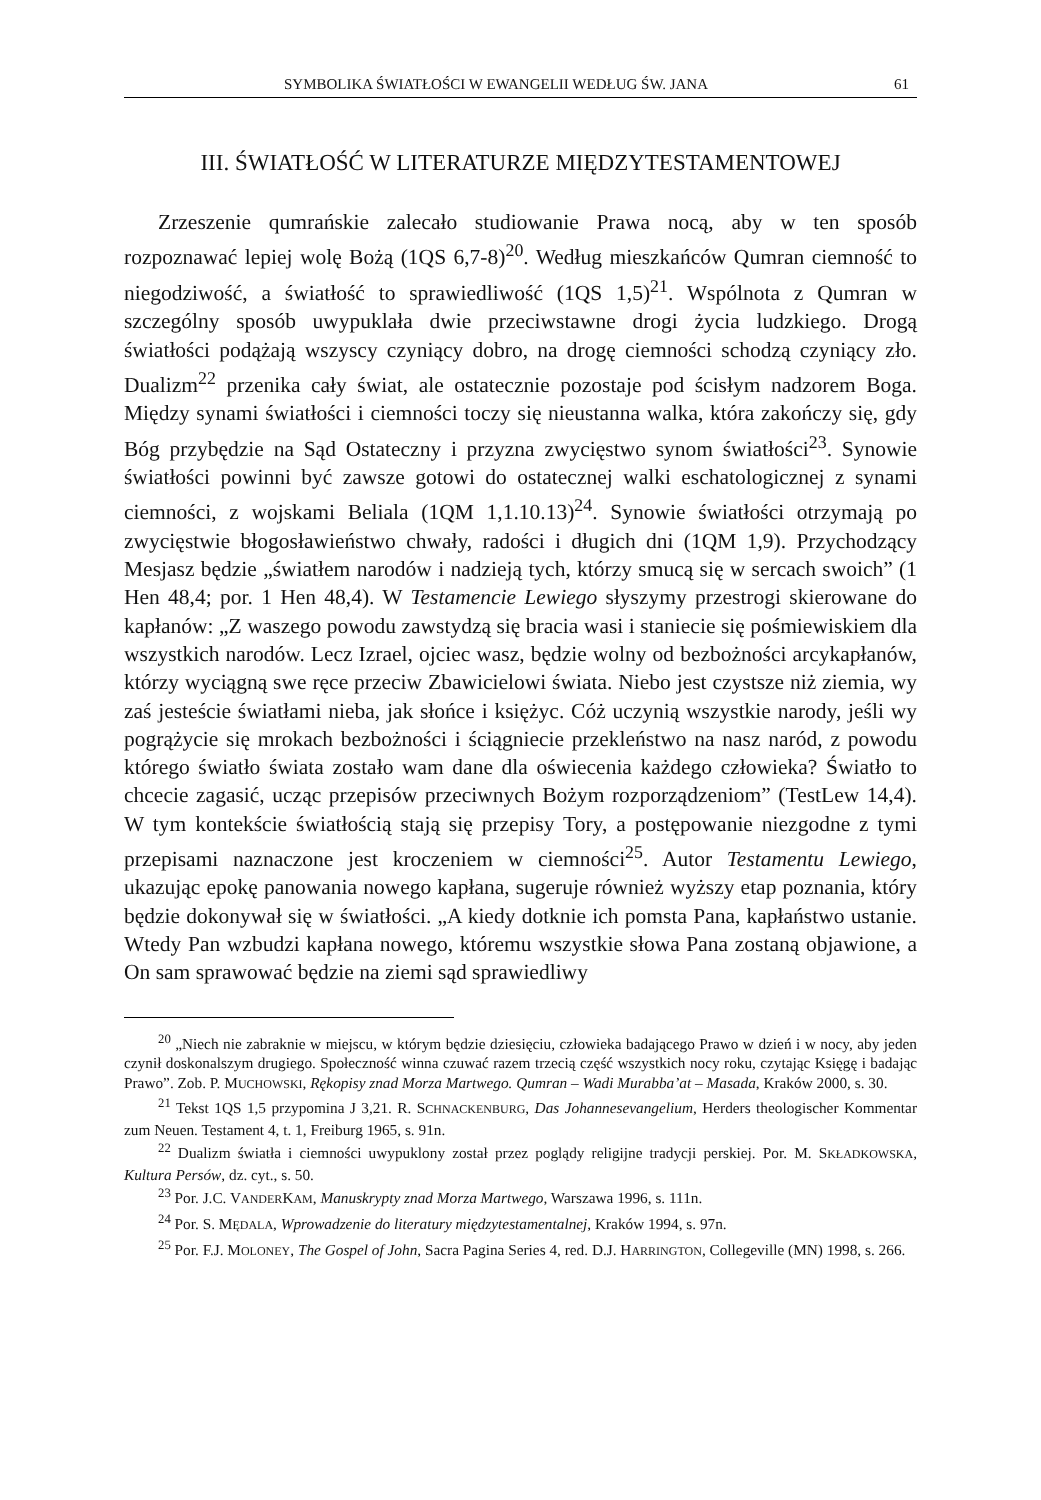SYMBOLIKA ŚWIATŁOŚCI W EWANGELII WEDŁUG ŚW. JANA 61
III. ŚWIATŁOŚĆ W LITERATURZE MIĘDZYTESTAMENTOWEJ
Zrzeszenie qumrańskie zalecało studiowanie Prawa nocą, aby w ten sposób rozpoznawać lepiej wolę Bożą (1QS 6,7-8)<sup>20</sup>. Według mieszkańców Qumran ciemność to niegodziwość, a światłość to sprawiedliwość (1QS 1,5)<sup>21</sup>. Wspólnota z Qumran w szczególny sposób uwypuklała dwie przeciwstawne drogi życia ludzkiego. Drogą światłości podążają wszyscy czyniący dobro, na drogę ciemności schodzą czyniący zło. Dualizm<sup>22</sup> przenika cały świat, ale ostatecznie pozostaje pod ścisłym nadzorem Boga. Między synami światłości i ciemności toczy się nieustanna walka, która zakończy się, gdy Bóg przybędzie na Sąd Ostateczny i przyzna zwycięstwo synom światłości<sup>23</sup>. Synowie światłości powinni być zawsze gotowi do ostatecznej walki eschatologicznej z synami ciemności, z wojskami Beliala (1QM 1,1.10.13)<sup>24</sup>. Synowie światłości otrzymają po zwycięstwie błogosławieństwo chwały, radości i długich dni (1QM 1,9). Przychodzący Mesjasz będzie „światłem narodów i nadzieją tych, którzy smucą się w sercach swoich” (1 Hen 48,4; por. 1 Hen 48,4). W Testamencie Lewiego słyszymy przestrogi skierowane do kapłanów: „Z waszego powodu zawstydzą się bracia wasi i staniecie się pośmiewiskiem dla wszystkich narodów. Lecz Izrael, ojciec wasz, będzie wolny od bezbożności arcykapłanów, którzy wyciągną swe ręce przeciw Zbawicielowi świata. Niebo jest czystsze niż ziemia, wy zaś jesteście światłami nieba, jak słońce i księżyc. Cóż uczynią wszystkie narody, jeśli wy pogrążycie się mrokach bezbożności i ściągniecie przekleństwo na nasz naród, z powodu którego światło świata zostało wam dane dla oświecenia każdego człowieka? Światło to chcecie zagasić, ucząc przepisów przeciwnych Bożym rozporządzeniom” (TestLew 14,4). W tym kontekście światłością stają się przepisy Tory, a postępowanie niezgodne z tymi przepisami naznaczone jest kroczeniem w ciemności<sup>25</sup>. Autor Testamentu Lewiego, ukazując epokę panowania nowego kapłana, sugeruje również wyższy etap poznania, który będzie dokonywał się w światłości. „A kiedy dotknie ich pomsta Pana, kapłaństwo ustanie. Wtedy Pan wzbudzi kapłana nowego, któremu wszystkie słowa Pana zostaną objawione, a On sam sprawować będzie na ziemi sąd sprawiedliwy
<sup>20</sup> „Niech nie zabraknie w miejscu, w którym będzie dziesięciu, człowieka badającego Prawo w dzień i w nocy, aby jeden czynił doskonalszym drugiego. Społeczność winna czuwać razem trzecią część wszystkich nocy roku, czytając Księgę i badając Prawo”. Zob. P. MUCHOWSKI, Rękopisy znad Morza Martwego. Qumran – Wadi Murabba’at – Masada, Kraków 2000, s. 30.
<sup>21</sup> Tekst 1QS 1,5 przypomina J 3,21. R. SCHNACKENBURG, Das Johannesevangelium, Herders theologischer Kommentar zum Neuen. Testament 4, t. 1, Freiburg 1965, s. 91n.
<sup>22</sup> Dualizm światła i ciemności uwypuklony został przez poglądy religijne tradycji perskiej. Por. M. SKŁADKOWSKA, Kultura Persów, dz. cyt., s. 50.
<sup>23</sup> Por. J.C. VANDERKAM, Manuskrypty znad Morza Martwego, Warszawa 1996, s. 111n.
<sup>24</sup> Por. S. MĘDALA, Wprowadzenie do literatury międzytestamentalnej, Kraków 1994, s. 97n.
<sup>25</sup> Por. F.J. MOLONEY, The Gospel of John, Sacra Pagina Series 4, red. D.J. HARRINGTON, Collegeville (MN) 1998, s. 266.